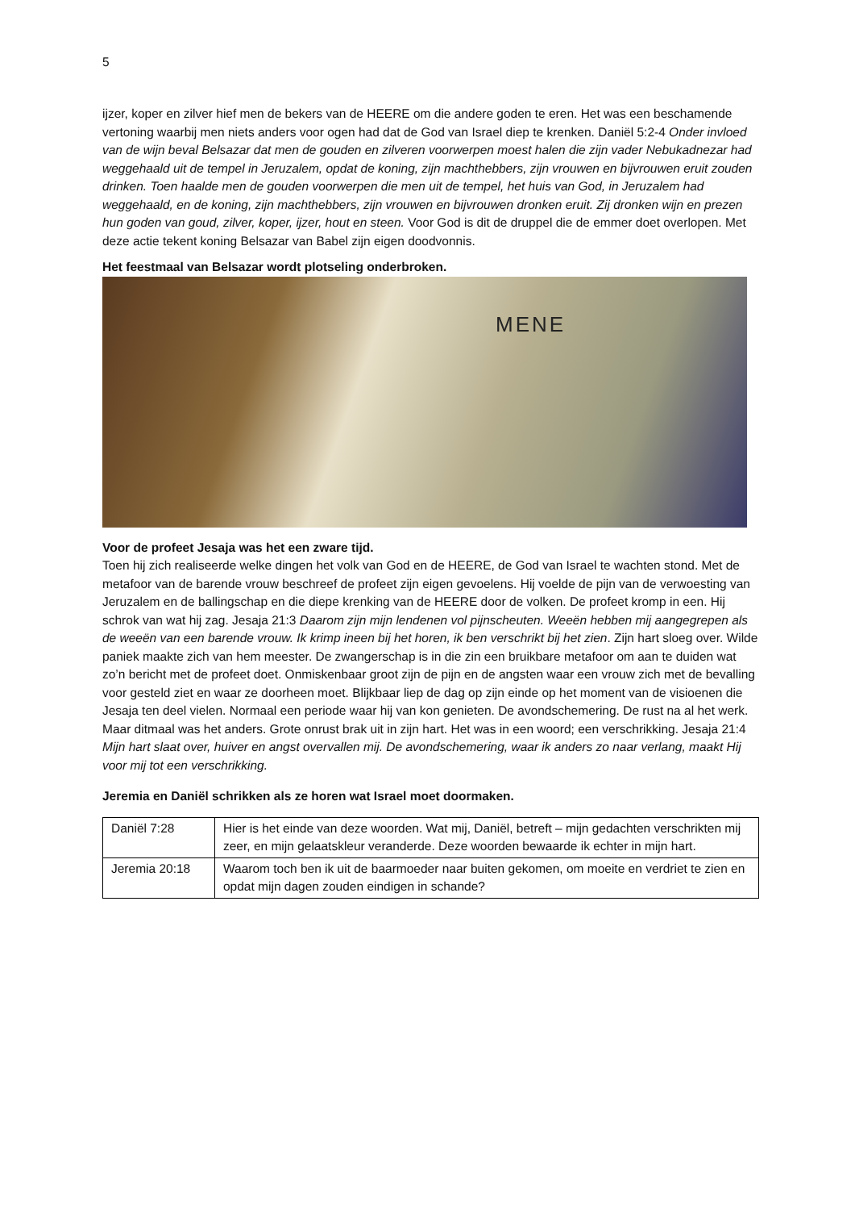5
ijzer, koper en zilver hief men de bekers van de HEERE om die andere goden te eren. Het was een beschamende vertoning waarbij men niets anders voor ogen had dat de God van Israel diep te krenken. Daniël 5:2-4 Onder invloed van de wijn beval Belsazar dat men de gouden en zilveren voorwerpen moest halen die zijn vader Nebukadnezar had weggehaald uit de tempel in Jeruzalem, opdat de koning, zijn machthebbers, zijn vrouwen en bijvrouwen eruit zouden drinken. Toen haalde men de gouden voorwerpen die men uit de tempel, het huis van God, in Jeruzalem had weggehaald, en de koning, zijn machthebbers, zijn vrouwen en bijvrouwen dronken eruit. Zij dronken wijn en prezen hun goden van goud, zilver, koper, ijzer, hout en steen. Voor God is dit de druppel die de emmer doet overlopen. Met deze actie tekent koning Belsazar van Babel zijn eigen doodvonnis.
Het feestmaal van Belsazar wordt plotseling onderbroken.
MENE
Voor de profeet Jesaja was het een zware tijd.
Toen hij zich realiseerde welke dingen het volk van God en de HEERE, de God van Israel te wachten stond. Met de metafoor van de barende vrouw beschreef de profeet zijn eigen gevoelens. Hij voelde de pijn van de verwoesting van Jeruzalem en de ballingschap en die diepe krenking van de HEERE door de volken. De profeet kromp in een. Hij schrok van wat hij zag. Jesaja 21:3 Daarom zijn mijn lendenen vol pijnscheuten. Weeën hebben mij aangegrepen als de weeën van een barende vrouw. Ik krimp ineen bij het horen, ik ben verschrikt bij het zien. Zijn hart sloeg over. Wilde paniek maakte zich van hem meester. De zwangerschap is in die zin een bruikbare metafoor om aan te duiden wat zo’n bericht met de profeet doet. Onmiskenbaar groot zijn de pijn en de angsten waar een vrouw zich met de bevalling voor gesteld ziet en waar ze doorheen moet. Blijkbaar liep de dag op zijn einde op het moment van de visioenen die Jesaja ten deel vielen. Normaal een periode waar hij van kon genieten. De avondschemering. De rust na al het werk. Maar ditmaal was het anders. Grote onrust brak uit in zijn hart. Het was in een woord; een verschrikking. Jesaja 21:4 Mijn hart slaat over, huiver en angst overvallen mij. De avondschemering, waar ik anders zo naar verlang, maakt Hij voor mij tot een verschrikking.
Jeremia en Daniël schrikken als ze horen wat Israel moet doormaken.
| Daniël 7:28 | Hier is het einde van deze woorden. Wat mij, Daniël, betreft – mijn gedachten verschrikten mij zeer, en mijn gelaatskleur veranderde. Deze woorden bewaarde ik echter in mijn hart. |
| Jeremia 20:18 | Waarom toch ben ik uit de baarmoeder naar buiten gekomen, om moeite en verdriet te zien en opdat mijn dagen zouden eindigen in schande? |